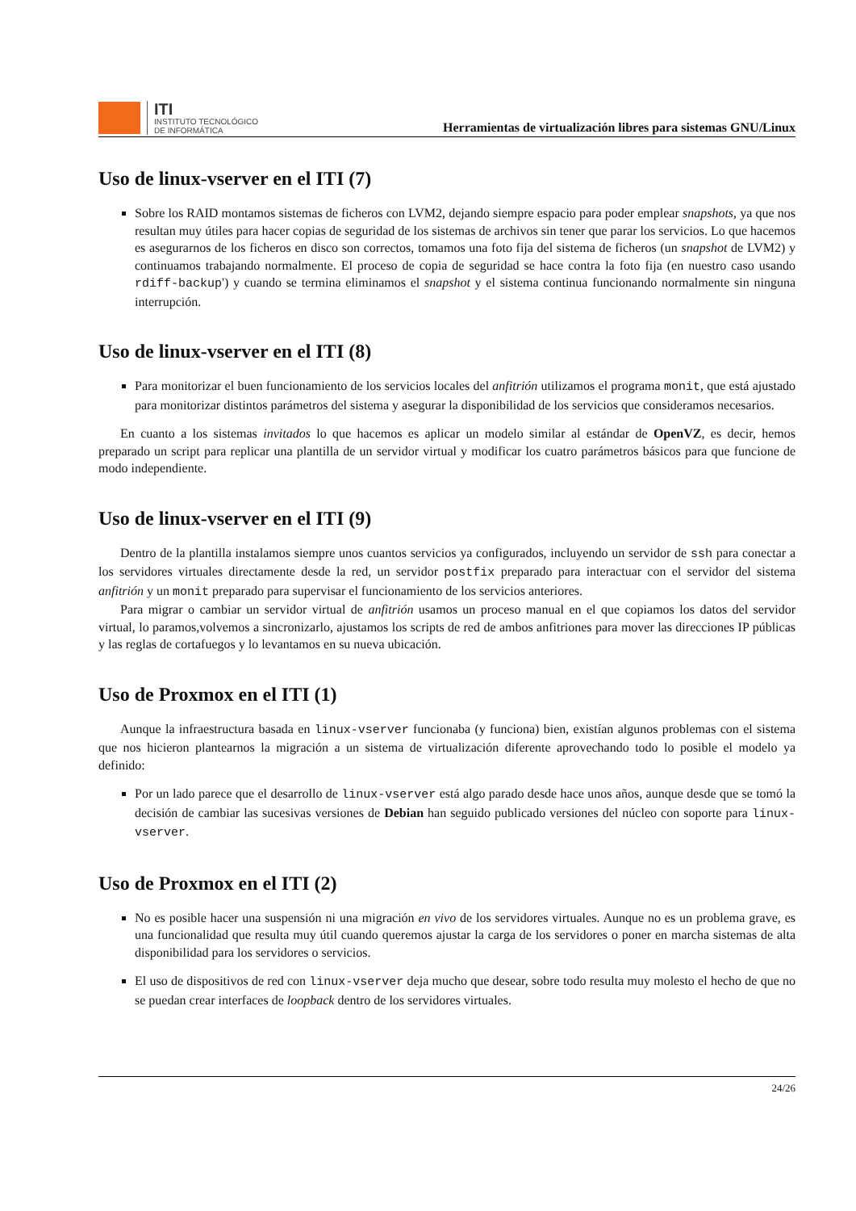ITI
INSTITUTO TECNOLÓGICO
DE INFORMÁTICA
Herramientas de virtualización libres para sistemas GNU/Linux
Uso de linux-vserver en el ITI (7)
Sobre los RAID montamos sistemas de ficheros con LVM2, dejando siempre espacio para poder emplear snapshots, ya que nos resultan muy útiles para hacer copias de seguridad de los sistemas de archivos sin tener que parar los servicios. Lo que hacemos es asegurarnos de los ficheros en disco son correctos, tomamos una foto fija del sistema de ficheros (un snapshot de LVM2) y continuamos trabajando normalmente. El proceso de copia de seguridad se hace contra la foto fija (en nuestro caso usando rdiff-backup') y cuando se termina eliminamos el snapshot y el sistema continua funcionando normalmente sin ninguna interrupción.
Uso de linux-vserver en el ITI (8)
Para monitorizar el buen funcionamiento de los servicios locales del anfitrión utilizamos el programa monit, que está ajustado para monitorizar distintos parámetros del sistema y asegurar la disponibilidad de los servicios que consideramos necesarios.
En cuanto a los sistemas invitados lo que hacemos es aplicar un modelo similar al estándar de OpenVZ, es decir, hemos preparado un script para replicar una plantilla de un servidor virtual y modificar los cuatro parámetros básicos para que funcione de modo independiente.
Uso de linux-vserver en el ITI (9)
Dentro de la plantilla instalamos siempre unos cuantos servicios ya configurados, incluyendo un servidor de ssh para conectar a los servidores virtuales directamente desde la red, un servidor postfix preparado para interactuar con el servidor del sistema anfitrión y un monit preparado para supervisar el funcionamiento de los servicios anteriores.
Para migrar o cambiar un servidor virtual de anfitrión usamos un proceso manual en el que copiamos los datos del servidor virtual, lo paramos,volvemos a sincronizarlo, ajustamos los scripts de red de ambos anfitriones para mover las direcciones IP públicas y las reglas de cortafuegos y lo levantamos en su nueva ubicación.
Uso de Proxmox en el ITI (1)
Aunque la infraestructura basada en linux-vserver funcionaba (y funciona) bien, existían algunos problemas con el sistema que nos hicieron plantearnos la migración a un sistema de virtualización diferente aprovechando todo lo posible el modelo ya definido:
Por un lado parece que el desarrollo de linux-vserver está algo parado desde hace unos años, aunque desde que se tomó la decisión de cambiar las sucesivas versiones de Debian han seguido publicado versiones del núcleo con soporte para linux-vserver.
Uso de Proxmox en el ITI (2)
No es posible hacer una suspensión ni una migración en vivo de los servidores virtuales. Aunque no es un problema grave, es una funcionalidad que resulta muy útil cuando queremos ajustar la carga de los servidores o poner en marcha sistemas de alta disponibilidad para los servidores o servicios.
El uso de dispositivos de red con linux-vserver deja mucho que desear, sobre todo resulta muy molesto el hecho de que no se puedan crear interfaces de loopback dentro de los servidores virtuales.
24/26